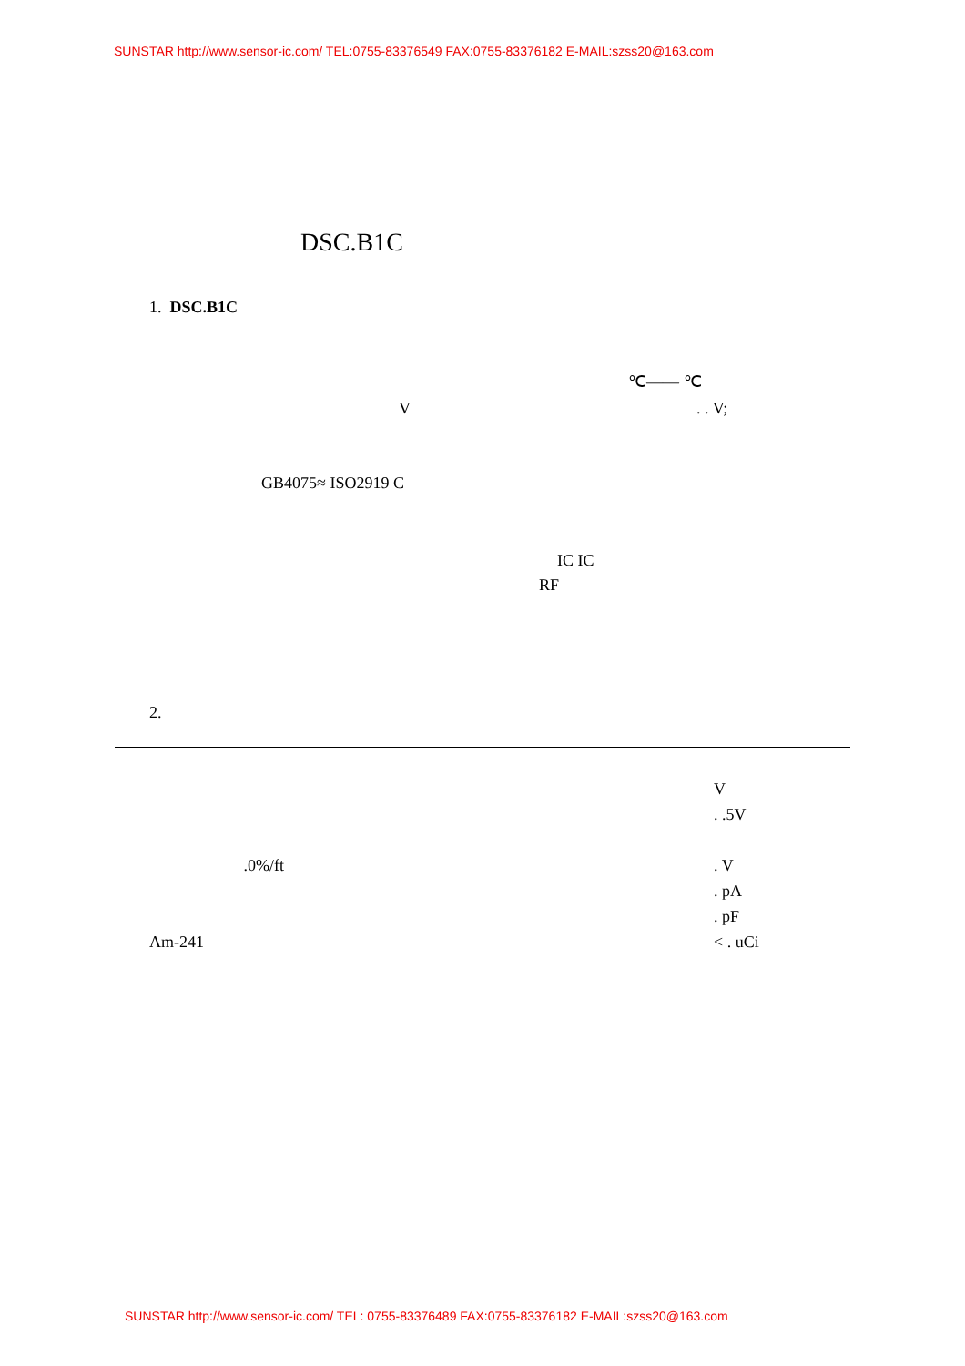SUNSTAR http://www.sensor-ic.com/ TEL:0755-83376549 FAX:0755-83376182 E-MAIL:szss20@163.com
DSC.B1C
1. DSC.B1C
℃—— ℃
V . . V;
GB4075≈ ISO2919 C
IC IC
RF
2.
| | V |
| | . .5V |
| .0%/ft | . V |
| | . pA |
| | . pF |
| Am-241 | < . uCi |
SUNSTAR http://www.sensor-ic.com/ TEL: 0755-83376489 FAX:0755-83376182 E-MAIL:szss20@163.com